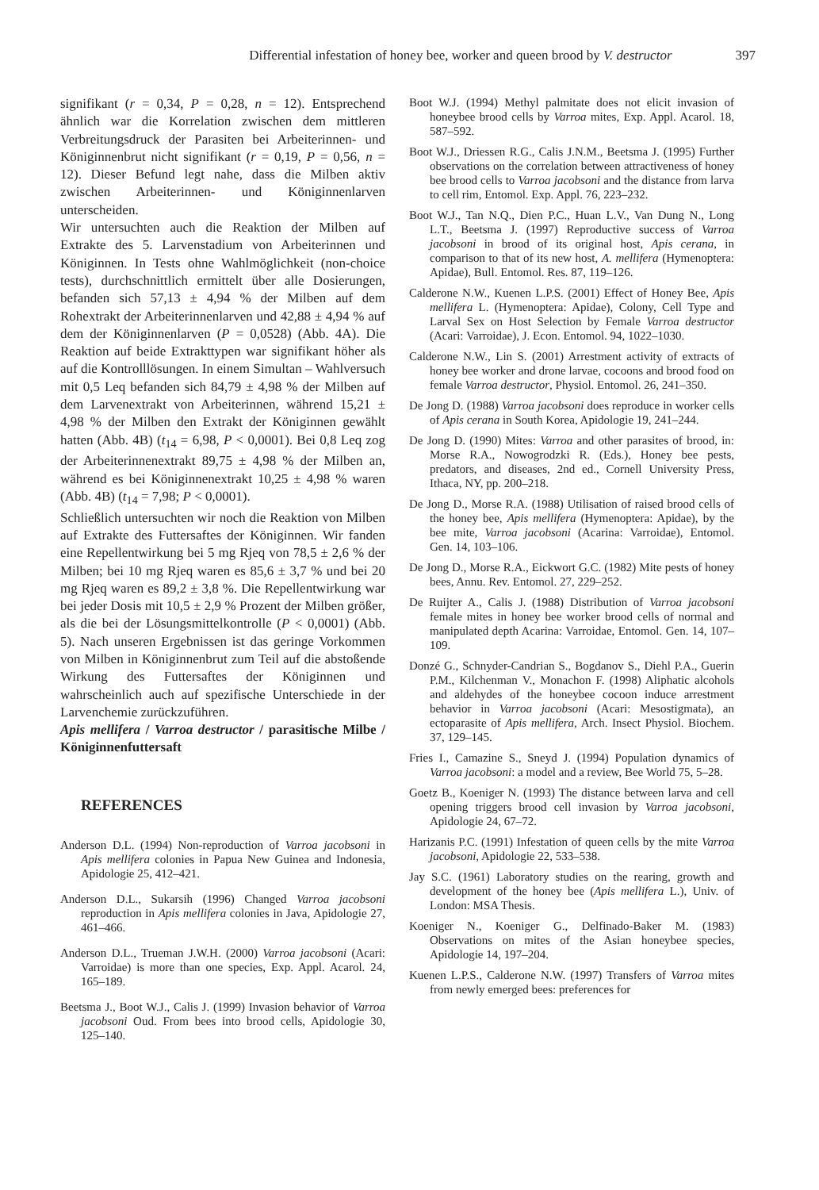Differential infestation of honey bee, worker and queen brood by V. destructor 397
signifikant (r = 0,34, P = 0,28, n = 12). Entsprechend ähnlich war die Korrelation zwischen dem mittleren Verbreitungsdruck der Parasiten bei Arbeiterinnen- und Königinnenbrut nicht signifikant (r = 0,19, P = 0,56, n = 12). Dieser Befund legt nahe, dass die Milben aktiv zwischen Arbeiterinnen- und Königinnenlarven unterscheiden.
Wir untersuchten auch die Reaktion der Milben auf Extrakte des 5. Larvenstadium von Arbeiterinnen und Königinnen. In Tests ohne Wahlmöglichkeit (non-choice tests), durchschnittlich ermittelt über alle Dosierungen, befanden sich 57,13 ± 4,94 % der Milben auf dem Rohextrakt der Arbeiterinnenlarven und 42,88 ± 4,94 % auf dem der Königinnenlarven (P = 0,0528) (Abb. 4A). Die Reaktion auf beide Extrakttypen war signifikant höher als auf die Kontrolllösungen. In einem Simultan – Wahlversuch mit 0,5 Leq befanden sich 84,79 ± 4,98 % der Milben auf dem Larvenextrakt von Arbeiterinnen, während 15,21 ± 4,98 % der Milben den Extrakt der Königinnen gewählt hatten (Abb. 4B) (t<sub>14</sub> = 6,98, P < 0,0001). Bei 0,8 Leq zog der Arbeiterinnenextrakt 89,75 ± 4,98 % der Milben an, während es bei Königinnenextrakt 10,25 ± 4,98 % waren (Abb. 4B) (t<sub>14</sub> = 7,98; P < 0,0001).
Schließlich untersuchten wir noch die Reaktion von Milben auf Extrakte des Futtersaftes der Königinnen. Wir fanden eine Repellentwirkung bei 5 mg Rjeq von 78,5 ± 2,6 % der Milben; bei 10 mg Rjeq waren es 85,6 ± 3,7 % und bei 20 mg Rjeq waren es 89,2 ± 3,8 %. Die Repellentwirkung war bei jeder Dosis mit 10,5 ± 2,9 % Prozent der Milben größer, als die bei der Lösungsmittelkontrolle (P < 0,0001) (Abb. 5). Nach unseren Ergebnissen ist das geringe Vorkommen von Milben in Königinnenbrut zum Teil auf die abstoßende Wirkung des Futtersaftes der Königinnen und wahrscheinlich auch auf spezifische Unterschiede in der Larvenchemie zurückzuführen.
Apis mellifera / Varroa destructor / parasitische Milbe / Königinnenfuttersaft
REFERENCES
Anderson D.L. (1994) Non-reproduction of Varroa jacobsoni in Apis mellifera colonies in Papua New Guinea and Indonesia, Apidologie 25, 412–421.
Anderson D.L., Sukarsih (1996) Changed Varroa jacobsoni reproduction in Apis mellifera colonies in Java, Apidologie 27, 461–466.
Anderson D.L., Trueman J.W.H. (2000) Varroa jacobsoni (Acari: Varroidae) is more than one species, Exp. Appl. Acarol. 24, 165–189.
Beetsma J., Boot W.J., Calis J. (1999) Invasion behavior of Varroa jacobsoni Oud. From bees into brood cells, Apidologie 30, 125–140.
Boot W.J. (1994) Methyl palmitate does not elicit invasion of honeybee brood cells by Varroa mites, Exp. Appl. Acarol. 18, 587–592.
Boot W.J., Driessen R.G., Calis J.N.M., Beetsma J. (1995) Further observations on the correlation between attractiveness of honey bee brood cells to Varroa jacobsoni and the distance from larva to cell rim, Entomol. Exp. Appl. 76, 223–232.
Boot W.J., Tan N.Q., Dien P.C., Huan L.V., Van Dung N., Long L.T., Beetsma J. (1997) Reproductive success of Varroa jacobsoni in brood of its original host, Apis cerana, in comparison to that of its new host, A. mellifera (Hymenoptera: Apidae), Bull. Entomol. Res. 87, 119–126.
Calderone N.W., Kuenen L.P.S. (2001) Effect of Honey Bee, Apis mellifera L. (Hymenoptera: Apidae), Colony, Cell Type and Larval Sex on Host Selection by Female Varroa destructor (Acari: Varroidae), J. Econ. Entomol. 94, 1022–1030.
Calderone N.W., Lin S. (2001) Arrestment activity of extracts of honey bee worker and drone larvae, cocoons and brood food on female Varroa destructor, Physiol. Entomol. 26, 241–350.
De Jong D. (1988) Varroa jacobsoni does reproduce in worker cells of Apis cerana in South Korea, Apidologie 19, 241–244.
De Jong D. (1990) Mites: Varroa and other parasites of brood, in: Morse R.A., Nowogrodzki R. (Eds.), Honey bee pests, predators, and diseases, 2nd ed., Cornell University Press, Ithaca, NY, pp. 200–218.
De Jong D., Morse R.A. (1988) Utilisation of raised brood cells of the honey bee, Apis mellifera (Hymenoptera: Apidae), by the bee mite, Varroa jacobsoni (Acarina: Varroidae), Entomol. Gen. 14, 103–106.
De Jong D., Morse R.A., Eickwort G.C. (1982) Mite pests of honey bees, Annu. Rev. Entomol. 27, 229–252.
De Ruijter A., Calis J. (1988) Distribution of Varroa jacobsoni female mites in honey bee worker brood cells of normal and manipulated depth Acarina: Varroidae, Entomol. Gen. 14, 107–109.
Donzé G., Schnyder-Candrian S., Bogdanov S., Diehl P.A., Guerin P.M., Kilchenman V., Monachon F. (1998) Aliphatic alcohols and aldehydes of the honeybee cocoon induce arrestment behavior in Varroa jacobsoni (Acari: Mesostigmata), an ectoparasite of Apis mellifera, Arch. Insect Physiol. Biochem. 37, 129–145.
Fries I., Camazine S., Sneyd J. (1994) Population dynamics of Varroa jacobsoni: a model and a review, Bee World 75, 5–28.
Goetz B., Koeniger N. (1993) The distance between larva and cell opening triggers brood cell invasion by Varroa jacobsoni, Apidologie 24, 67–72.
Harizanis P.C. (1991) Infestation of queen cells by the mite Varroa jacobsoni, Apidologie 22, 533–538.
Jay S.C. (1961) Laboratory studies on the rearing, growth and development of the honey bee (Apis mellifera L.), Univ. of London: MSA Thesis.
Koeniger N., Koeniger G., Delfinado-Baker M. (1983) Observations on mites of the Asian honeybee species, Apidologie 14, 197–204.
Kuenen L.P.S., Calderone N.W. (1997) Transfers of Varroa mites from newly emerged bees: preferences for